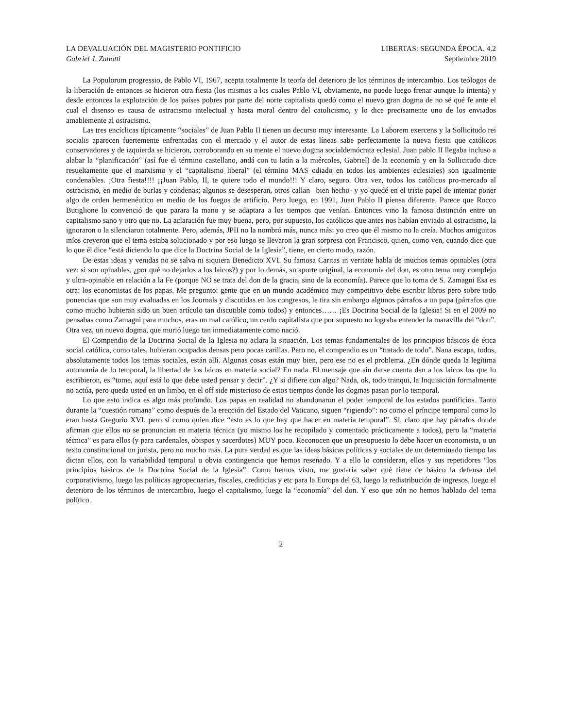LA DEVALUACIÓN DEL MAGISTERIO PONTIFICIO LIBERTAS: SEGUNDA ÉPOCA. 4.2
Gabriel J. Zanotti Septiembre 2019
La Populorum progressio, de Pablo VI, 1967, acepta totalmente la teoría del deterioro de los términos de intercambio. Los teólogos de la liberación de entonces se hicieron otra fiesta (los mismos a los cuales Pablo VI, obviamente, no puede luego frenar aunque lo intenta) y desde entonces la explotación de los países pobres por parte del norte capitalista quedó como el nuevo gran dogma de no sé qué fe ante el cual el disenso es causa de ostracismo intelectual y hasta moral dentro del catolicismo, y lo dice precisamente uno de los enviados amablemente al ostracismo.
Las tres encíclicas típicamente “sociales” de Juan Pablo II tienen un decurso muy interesante. La Laborem exercens y la Sollicitudo rei socialis aparecen fuertemente enfrentadas con el mercado y el autor de estas líneas sabe perfectamente la nueva fiesta que católicos conservadores y de izquierda se hicieron, corroborando en su mente el nuevo dogma socialdemócrata eclesial. Juan pablo II llegaba incluso a alabar la “planificación” (así fue el término castellano, andá con tu latín a la miércoles, Gabriel) de la economía y en la Sollicitudo dice resueltamente que el marxismo y el “capitalismo liberal” (el término MAS odiado en todos los ambientes eclesiales) son igualmente condenables. ¡Otra fiesta!!!! ¡¡Juan Pablo, II, te quiere todo el mundo!!! Y claro, seguro. Otra vez, todos los católicos pro-mercado al ostracismo, en medio de burlas y condenas; algunos se desesperan, otros callan –bien hecho- y yo quedé en el triste papel de intentar poner algo de orden hermenéutico en medio de los fuegos de artificio. Pero luego, en 1991, Juan Pablo II piensa diferente. Parece que Rocco Butiglione lo convenció de que parara la mano y se adaptara a los tiempos que venían. Entonces vino la famosa distinción entre un capitalismo sano y otro que no. La aclaración fue muy buena, pero, por supuesto, los católicos que antes nos habían enviado al ostracismo, la ignoraron o la silenciaron totalmente. Pero, además, JPII no la nombró más, nunca más: yo creo que él mismo no la creía. Muchos amiguitos míos creyeron que el tema estaba solucionado y por eso luego se llevaron la gran sorpresa con Francisco, quien, como ven, cuando dice que lo que él dice “está diciendo lo que dice la Doctrina Social de la Iglesia”, tiene, en cierto modo, razón.
De estas ideas y venidas no se salva ni siquiera Benedicto XVI. Su famosa Caritas in veritate habla de muchos temas opinables (otra vez: si son opinables, ¿por qué no dejarlos a los laicos?) y por lo demás, su aporte original, la economía del don, es otro tema muy complejo y ultra-opinable en relación a la Fe (porque NO se trata del don de la gracia, sino de la economía). Parece que lo toma de S. Zamagni Esa es otra: los economistas de los papas. Me pregunto: gente que en un mundo académico muy competitivo debe escribir libros pero sobre todo ponencias que son muy evaluadas en los Journals y discutidas en los congresos, le tira sin embargo algunos párrafos a un papa (párrafos que como mucho hubieran sido un buen artículo tan discutible como todos) y entonces…… ¡Es Doctrina Social de la Iglesia! Si en el 2009 no pensabas como Zamagni para muchos, eras un mal católico, un cerdo capitalista que por supuesto no lograba entender la maravilla del “don”. Otra vez, un nuevo dogma, que murió luego tan inmediatamente como nació.
El Compendio de la Doctrina Social de la Iglesia no aclara la situación. Los temas fundamentales de los principios básicos de ética social católica, como tales, hubieran ocupados densas pero pocas carillas. Pero no, el compendio es un “tratado de todo”. Nana escapa, todos, absolutamente todos los temas sociales, están allí. Algunas cosas están muy bien, pero ese no es el problema. ¿En dónde queda la legítima autonomía de lo temporal, la libertad de los laicos en materia social? En nada. El mensaje que sin darse cuenta dan a los laicos los que lo escribieron, es “tome, aquí está lo que debe usted pensar y decir”. ¿Y si difiere con algo? Nada, ok, todo tranqui, la Inquisición formalmente no actúa, pero queda usted en un limbo, en el off side misterioso de estos tiempos donde los dogmas pasan por lo temporal.
Lo que esto indica es algo más profundo. Los papas en realidad no abandonaron el poder temporal de los estados pontificios. Tanto durante la “cuestión romana” como después de la erección del Estado del Vaticano, siguen “rigiendo”: no como el príncipe temporal como lo eran hasta Gregorio XVI, pero sí como quien dice “esto es lo que hay que hacer en materia temporal”. Sí, claro que hay párrafos donde afirman que ellos no se pronuncian en materia técnica (yo mismo los he recopilado y comentado prácticamente a todos), pero la “materia técnica” es para ellos (y para cardenales, obispos y sacerdotes) MUY poco. Reconocen que un presupuesto lo debe hacer un economista, o un texto constitucional un jurista, pero no mucho más. La pura verdad es que las ideas básicas políticas y sociales de un determinado tiempo las dictan ellos, con la variabilidad temporal u obvia contingencia que hemos reseñado. Y a ello lo consideran, ellos y sus repetidores “los principios básicos de la Doctrina Social de la Iglesia”. Como hemos visto, me gustaría saber qué tiene de básico la defensa del corporativismo, luego las políticas agropecuarias, fiscales, crediticias y etc para la Europa del 63, luego la redistribución de ingresos, luego el deterioro de los términos de intercambio, luego el capitalismo, luego la “economía” del don. Y eso que aún no hemos hablado del tema político.
2